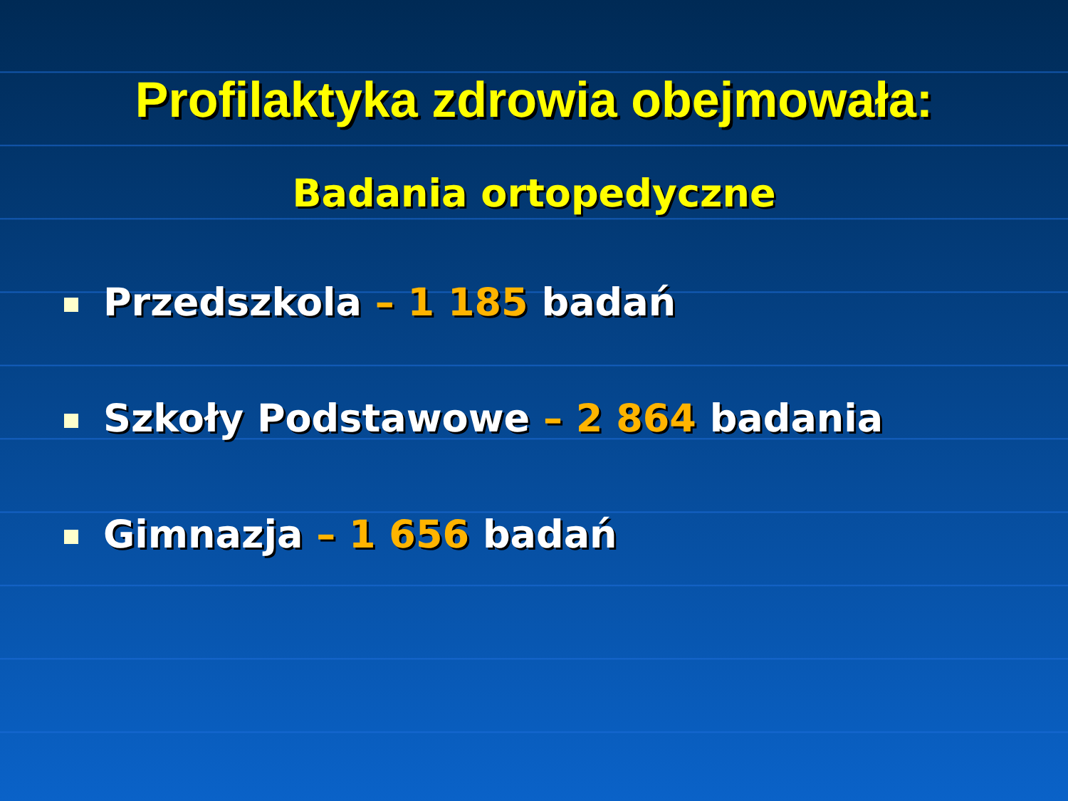Profilaktyka zdrowia obejmowała:
Badania ortopedyczne
Przedszkola – 1 185 badań
Szkoły Podstawowe – 2 864 badania
Gimnazja – 1 656 badań